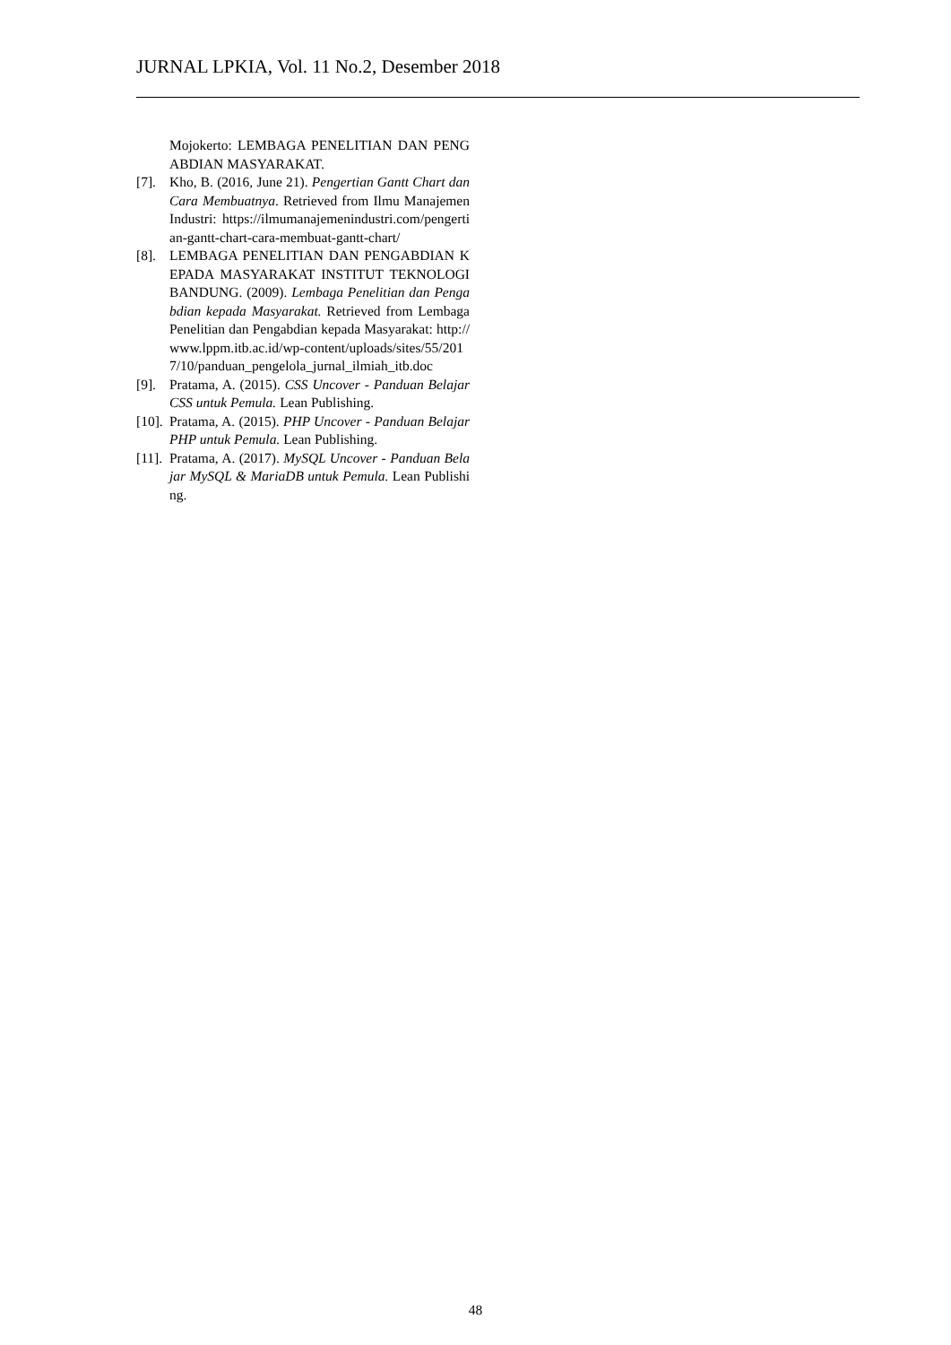JURNAL LPKIA, Vol. 11 No.2, Desember 2018
Mojokerto: LEMBAGA PENELITIAN DAN PENGABDIAN MASYARAKAT.
[7]. Kho, B. (2016, June 21). Pengertian Gantt Chart dan Cara Membuatnya. Retrieved from Ilmu Manajemen Industri: https://ilmumanajemenindustri.com/pengertian-gantt-chart-cara-membuat-gantt-chart/
[8]. LEMBAGA PENELITIAN DAN PENGABDIAN KEPADA MASYARAKAT INSTITUT TEKNOLOGI BANDUNG. (2009). Lembaga Penelitian dan Pengabdian kepada Masyarakat. Retrieved from Lembaga Penelitian dan Pengabdian kepada Masyarakat: http://www.lppm.itb.ac.id/wp-content/uploads/sites/55/2017/10/panduan_pengelola_jurnal_ilmiah_itb.doc
[9]. Pratama, A. (2015). CSS Uncover - Panduan Belajar CSS untuk Pemula. Lean Publishing.
[10]. Pratama, A. (2015). PHP Uncover - Panduan Belajar PHP untuk Pemula. Lean Publishing.
[11]. Pratama, A. (2017). MySQL Uncover - Panduan Belajar MySQL & MariaDB untuk Pemula. Lean Publishing.
48